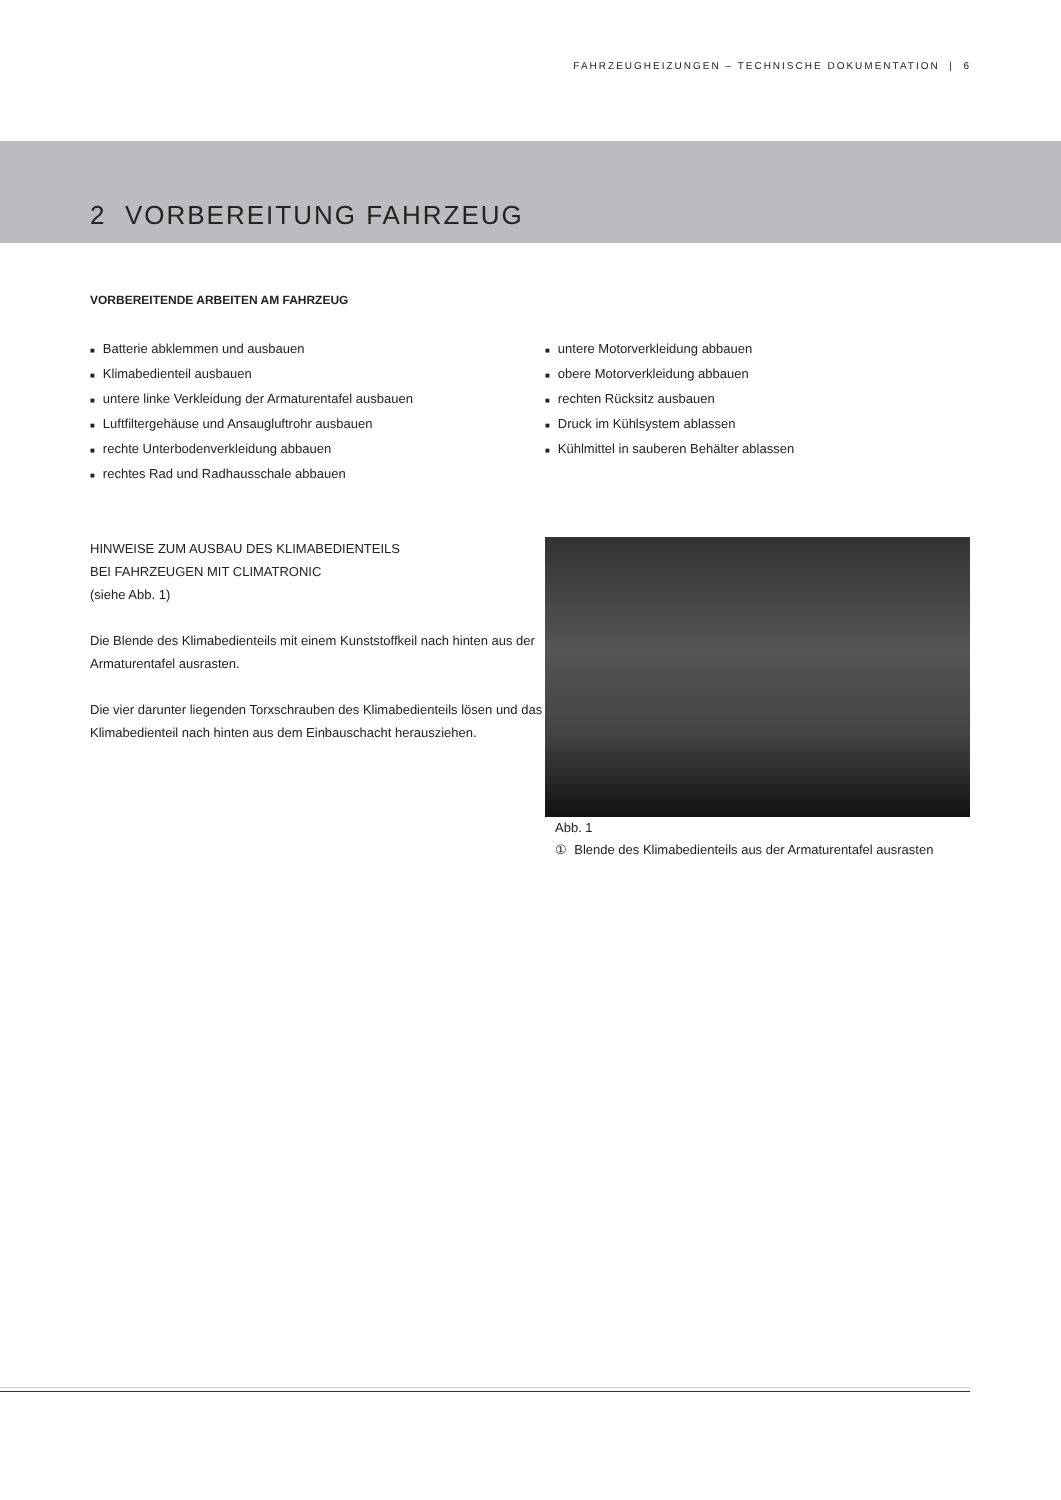FAHRZEUGHEIZUNGEN – TECHNISCHE DOKUMENTATION | 6
2 VORBEREITUNG FAHRZEUG
VORBEREITENDE ARBEITEN AM FAHRZEUG
■ Batterie abklemmen und ausbauen
■ Klimabedienteil ausbauen
■ untere linke Verkleidung der Armaturentafel ausbauen
■ Luftfiltergehäuse und Ansaugluftrohr ausbauen
■ rechte Unterbodenverkleidung abbauen
■ rechtes Rad und Radhausschale abbauen
■ untere Motorverkleidung abbauen
■ obere Motorverkleidung abbauen
■ rechten Rücksitz ausbauen
■ Druck im Kühlsystem ablassen
■ Kühlmittel in sauberen Behälter ablassen
HINWEISE ZUM AUSBAU DES KLIMABEDIENTEILS
BEI FAHRZEUGEN MIT CLIMATRONIC
(siehe Abb. 1)
Die Blende des Klimabedienteils mit einem Kunststoffkeil nach hinten aus der Armaturentafel ausrasten.
Die vier darunter liegenden Torxschrauben des Klimabedienteils lösen und das Klimabedienteil nach hinten aus dem Einbauschacht herausziehen.
Abb. 1
① Blende des Klimabedienteils aus der Armaturentafel ausrasten